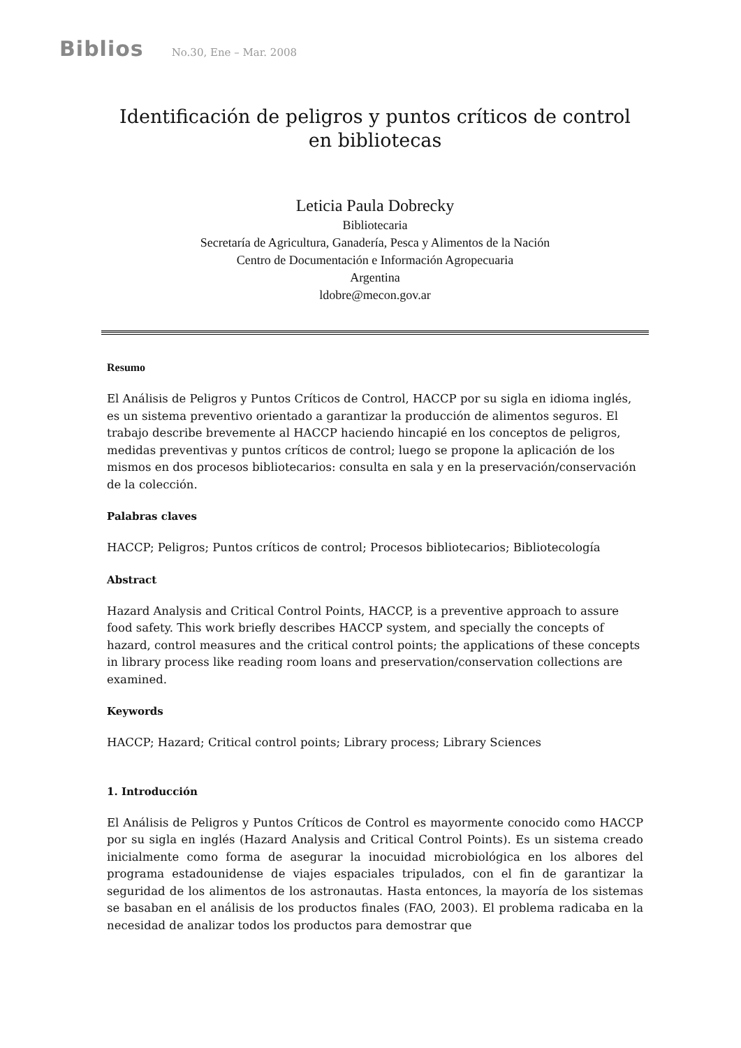Biblios No.30, Ene – Mar. 2008
Identificación de peligros y puntos críticos de control en bibliotecas
Leticia Paula Dobrecky
Bibliotecaria
Secretaría de Agricultura, Ganadería, Pesca y Alimentos de la Nación
Centro de Documentación e Información Agropecuaria
Argentina
ldobre@mecon.gov.ar
Resumo
El Análisis de Peligros y Puntos Críticos de Control, HACCP por su sigla en idioma inglés, es un sistema preventivo orientado a garantizar la producción de alimentos seguros. El trabajo describe brevemente al HACCP haciendo hincapié en los conceptos de peligros, medidas preventivas y puntos críticos de control; luego se propone la aplicación de los mismos en dos procesos bibliotecarios: consulta en sala y en la preservación/conservación de la colección.
Palabras claves
HACCP; Peligros; Puntos críticos de control; Procesos bibliotecarios; Bibliotecología
Abstract
Hazard Analysis and Critical Control Points, HACCP, is a preventive approach to assure food safety. This work briefly describes HACCP system, and specially the concepts of hazard, control measures and the critical control points; the applications of these concepts in library process like reading room loans and preservation/conservation collections are examined.
Keywords
HACCP; Hazard; Critical control points; Library process; Library Sciences
1. Introducción
El Análisis de Peligros y Puntos Críticos de Control es mayormente conocido como HACCP por su sigla en inglés (Hazard Analysis and Critical Control Points). Es un sistema creado inicialmente como forma de asegurar la inocuidad microbiológica en los albores del programa estadounidense de viajes espaciales tripulados, con el fin de garantizar la seguridad de los alimentos de los astronautas. Hasta entonces, la mayoría de los sistemas se basaban en el análisis de los productos finales (FAO, 2003). El problema radicaba en la necesidad de analizar todos los productos para demostrar que